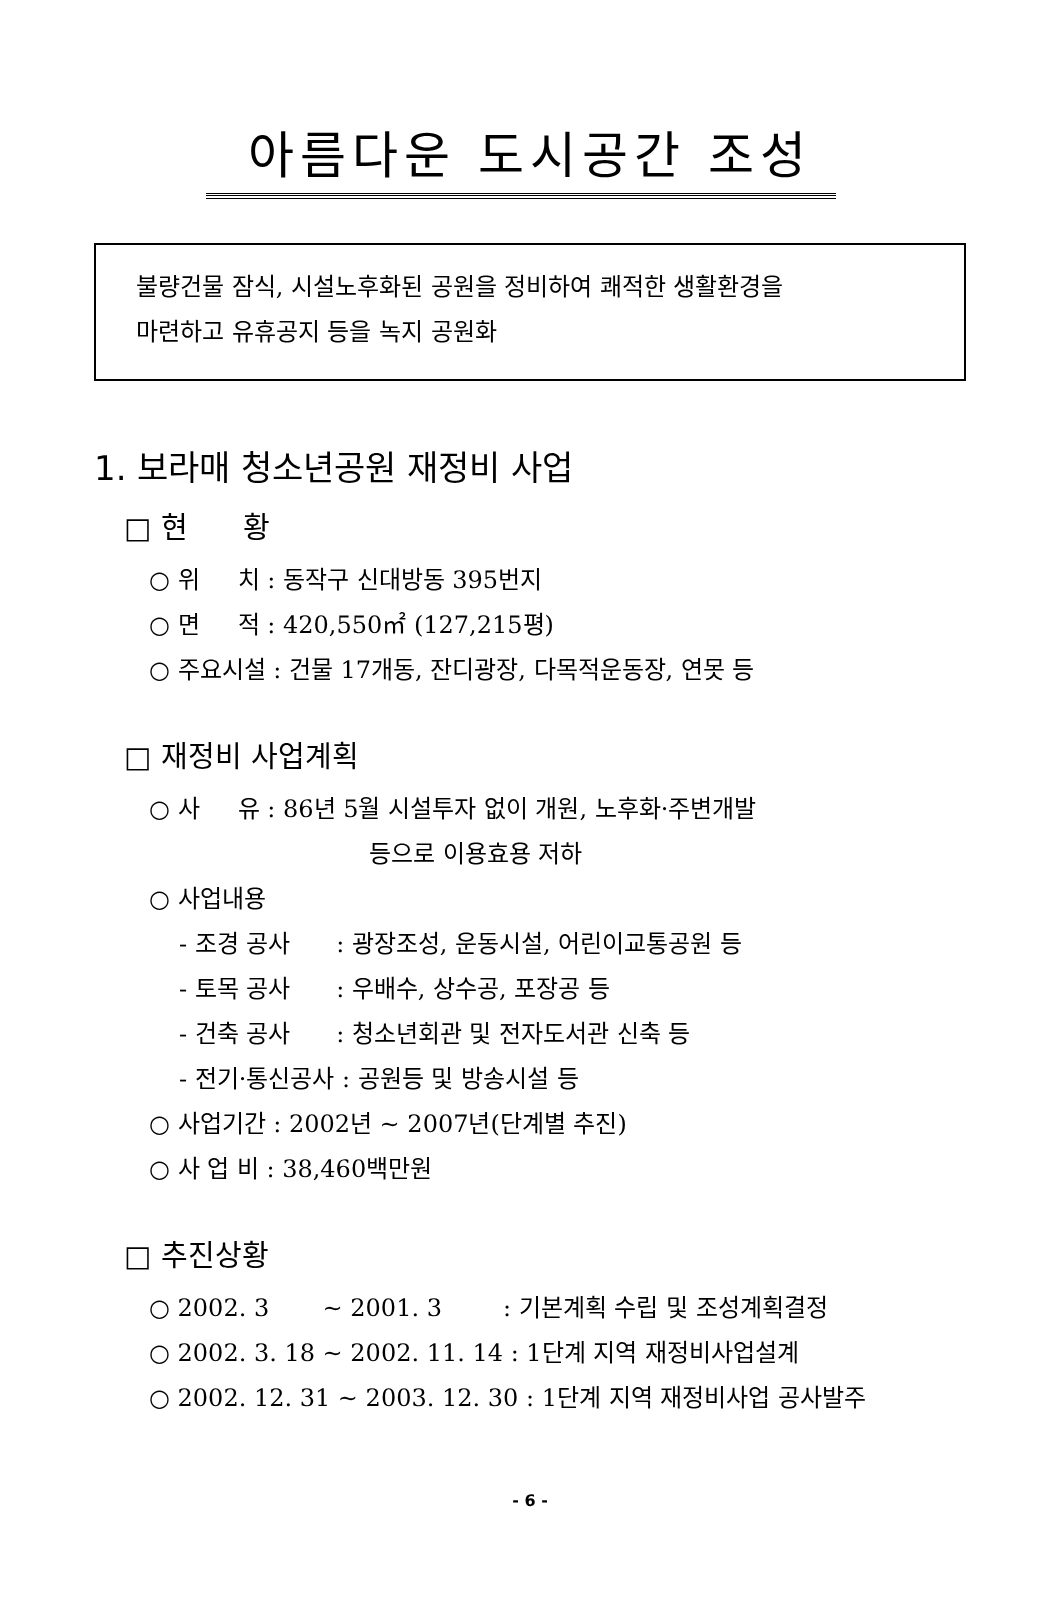아름다운 도시공간 조성
불량건물 잠식, 시설노후화된 공원을 정비하여 쾌적한 생활환경을
마련하고 유휴공지 등을 녹지 공원화
1. 보라매 청소년공원 재정비 사업
□ 현 황
○ 위 치 : 동작구 신대방동 395번지
○ 면 적 : 420,550㎡ (127,215평)
○ 주요시설 : 건물 17개동, 잔디광장, 다목적운동장, 연못 등
□ 재정비 사업계획
○ 사 유 : 86년 5월 시설투자 없이 개원, 노후화·주변개발
등으로 이용효용 저하
○ 사업내용
- 조경 공사 : 광장조성, 운동시설, 어린이교통공원 등
- 토목 공사 : 우배수, 상수공, 포장공 등
- 건축 공사 : 청소년회관 및 전자도서관 신축 등
- 전기·통신공사 : 공원등 및 방송시설 등
○ 사업기간 : 2002년 ~ 2007년(단계별 추진)
○ 사 업 비 : 38,460백만원
□ 추진상황
○ 2002. 3 ~ 2001. 3 : 기본계획 수립 및 조성계획결정
○ 2002. 3. 18 ~ 2002. 11. 14 : 1단계 지역 재정비사업설계
○ 2002. 12. 31 ~ 2003. 12. 30 : 1단계 지역 재정비사업 공사발주
- 6 -